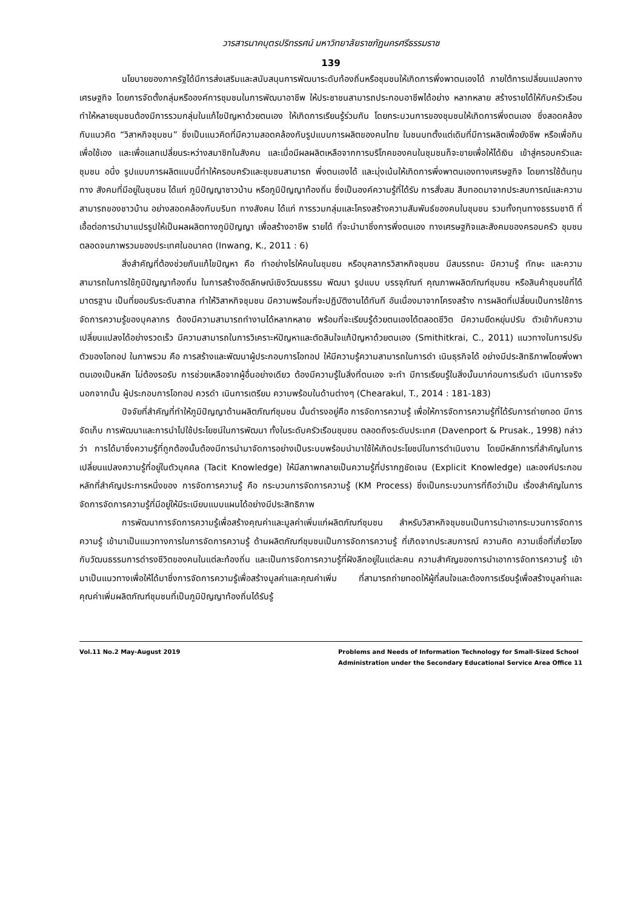วารสารนาคบุตรปริทรรศน์ มหาวิทยาลัยราชภัฏนครศรีธรรมราช
139
นโยบายของภาครัฐได้มีการส่งเสริมและสนับสนุนการพัฒนาระดับท้องถิ่นหรือชุมชนให้เกิดการพึ่งพาตนเองได้ ภายใต้การเปลี่ยนแปลงทางเศรษฐกิจ โดยการจัดตั้งกลุ่มหรือองค์การชุมชนในการพัฒนาอาชีพ ให้ประชาชนสามารถประกอบอาชีพได้อย่าง หลากหลาย สร้างรายได้ให้กับครัวเรือน ทำให้หลายชุมชนต้องมีการรวมกลุ่มในแก้ไขปัญหาด้วยตนเอง ให้เกิดการเรียนรู้ร่วมกัน โดยกระบวนการของชุมชนให้เกิดการพึ่งตนเอง ซึ่งสอดคล้องกับแนวคิด “วิสาหกิจชุมชน” ซึ่งเป็นแนวคิดที่มีความสอดคล้องกับรูปแบบการผลิตของคนไทย ในชนบทตั้งแต่เดิมที่มีการผลิตเพื่อยังชีพ หรือเพื่อกิน เพื่อใช้เอง และเพื่อแลกเปลี่ยนระหว่างสมาชิกในสังคม และเมื่อมีผลผลิตเหลือจากการบริโภคของคนในชุมชนก็จะขายเพื่อให้ได้เงิน เข้าสู่ครอบครัวและชุมชน อนึ่ง รูปแบบการผลิตแบบนี้ทำให้ครอบครัวและชุมชนสามารถ พึ่งตนเองได้ และมุ่งเน้นให้เกิดการพึ่งพาตนเองทางเศรษฐกิจ โดยการใช้ต้นทุนทาง สังคมที่มีอยู่ในชุมชน ได้แก่ ภูมิปัญญาชาวบ้าน หรือภูมิปัญญาท้องถิ่น ซึ่งเป็นองค์ความรู้ที่ได้รับ การสั่งสม สืบทอดมาจากประสบการณ์และความสามารถของชาวบ้าน อย่างสอดคล้องกับบริบท ทางสังคม ได้แก่ การรวมกลุ่มและโครงสร้างความสัมพันธ์ของคนในชุมชน รวมทั้งทุนทางธรรมชาติ ที่เอื้อต่อการนำมาแปรรูปให้เป็นผลผลิตทางภูมิปัญญา เพื่อสร้างอาชีพ รายได้ ที่จะนำมาซึ่งการพึ่งตนเอง ทางเศรษฐกิจและสังคมของครอบครัว ชุมชน ตลอดจนภาพรวมของประเทศในอนาคต (Inwang, K., 2011 : 6)
สิ่งสำคัญที่ต้องช่วยกันแก้ไขปัญหา คือ ทำอย่างไรให้คนในชุมชน หรือบุคลากรวิสาหกิจชุมชน มีสมรรถนะ มีความรู้ ทักษะ และความสามารถในการใช้ภูมิปัญญาท้องถิ่น ในการสร้างอัตลักษณ์เชิงวัฒนธรรม พัฒนา รูปแบบ บรรจุภัณฑ์ คุณภาพผลิตภัณฑ์ชุมชน หรือสินค้าชุมชนที่ได้มาตรฐาน เป็นที่ยอมรับระดับสากล ทำให้วิสาหกิจชุมชน มีความพร้อมที่จะปฏิบัติงานได้ทันที อันเนื่องมาจากโครงสร้าง การผลิตที่เปลี่ยนเป็นการใช้การจัดการความรู้ของบุคลากร ต้องมีความสามารถทำงานได้หลากหลาย พร้อมที่จะเรียนรู้ด้วยตนเองได้ตลอดชีวิต มีความยืดหยุ่นปรับ ตัวเข้ากับความเปลี่ยนแปลงได้อย่างรวดเร็ว มีความสามารถในการวิเคราะห์ปัญหาและตัดสินใจแก้ปัญหาด้วยตนเอง (Smithitkrai, C., 2011) แนวทางในการปรับตัวของโอทอป ในภาพรวม คือ การสร้างและพัฒนาผู้ประกอบการโอทอป ให้มีความรู้ความสามารถในการดำ เนินธุรกิจได้ อย่างมีประสิทธิภาพโดยพึ่งพาตนเองเป็นหลัก ไม่ต้องรอรับ การช่วยเหลือจากผู้อื่นอย่างเดียว ต้องมีความรู้ในสิ่งที่ตนเอง จะทำ มีการเรียนรู้ในสิ่งนั้นมาก่อนการเริ่มดำ เนินการจริง นอกจากนั้น ผู้ประกอบการโอทอป ควรดำ เนินการเตรียม ความพร้อมในด้านต่างๆ (Chearakul, T., 2014 : 181-183)
ปัจจัยที่สำคัญที่ทำให้ภูมิปัญญาด้านผลิตภัณฑ์ชุมชน นั้นดำรงอยู่คือ การจัดการความรู้ เพื่อให้การจัดการความรู้ที่ได้รับการถ่ายทอด มีการจัดเก็บ การพัฒนาและการนำไปใช้ประโยชน์ในการพัฒนา ทั้งในระดับครัวเรือนชุมชน ตลอดถึงระดับประเทศ (Davenport & Prusak., 1998) กล่าวว่า การได้มาซึ่งความรู้ที่ถูกต้องนั้นต้องมีการนำมาจัดการอย่างเป็นระบบพร้อมนำมาใช้ให้เกิดประโยชน์ในการดำเนินงาน โดยมีหลักการที่สำคัญในการเปลี่ยนแปลงความรู้ที่อยู่ในตัวบุคคล (Tacit Knowledge) ให้มีสภาพกลายเป็นความรู้ที่ปรากฏชัดเจน (Explicit Knowledge) และองค์ประกอบหลักที่สำคัญประการหนึ่งของ การจัดการความรู้ คือ กระบวนการจัดการความรู้ (KM Process) ซึ่งเป็นกระบวนการที่ถือว่าเป็น เรื่องสำคัญในการจัดการจัดการความรู้ที่มีอยู่ให้มีระเบียบแบบแผนได้อย่างมีประสิทธิภาพ
การพัฒนาการจัดการความรู้เพื่อสร้างคุณค่าและมูลค่าเพิ่มแก่ผลิตภัณฑ์ชุมชน สำหรับวิสาหกิจชุมชนเป็นการนำเอากระบวนการจัดการความรู้ เข้ามาเป็นแนวทางการในการจัดการความรู้ ด้านผลิตภัณฑ์ชุมชนเป็นการจัดการความรู้ ที่เกิดจากประสบการณ์ ความคิด ความเชื่อที่เกี่ยวโยงกับวัฒนธรรมการดำรงชีวิตของคนในแต่ละท้องถิ่น และเป็นการจัดการความรู้ที่ฝังลึกอยู่ในแต่ละคน ความสำคัญของการนำเอาการจัดการความรู้ เข้ามาเป็นแนวทางเพื่อให้ได้มาซึ่งการจัดการความรู้เพื่อสร้างมูลค่าและคุณค่าเพิ่ม ที่สามารถถ่ายทอดให้ผู้ที่สนใจและต้องการเรียนรู้เพื่อสร้างมูลค่าและคุณค่าเพิ่มผลิตภัณฑ์ชุมชนที่เป็นภูมิปัญญาท้องถิ่นได้รับรู้
Vol.11 No.2 May-August 2019 Problems and Needs of Information Technology for Small-Sized School
Administration under the Secondary Educational Service Area Office 11